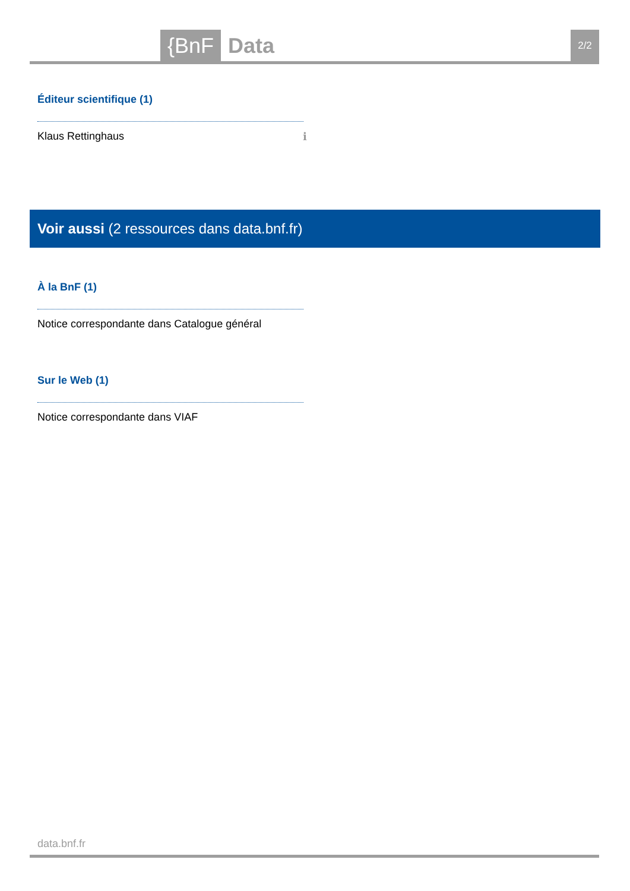{BnF Data 2/2
Éditeur scientifique (1)
Klaus Rettinghaus ℹ
Voir aussi (2 ressources dans data.bnf.fr)
À la BnF (1)
Notice correspondante dans Catalogue général
Sur le Web (1)
Notice correspondante dans VIAF
data.bnf.fr